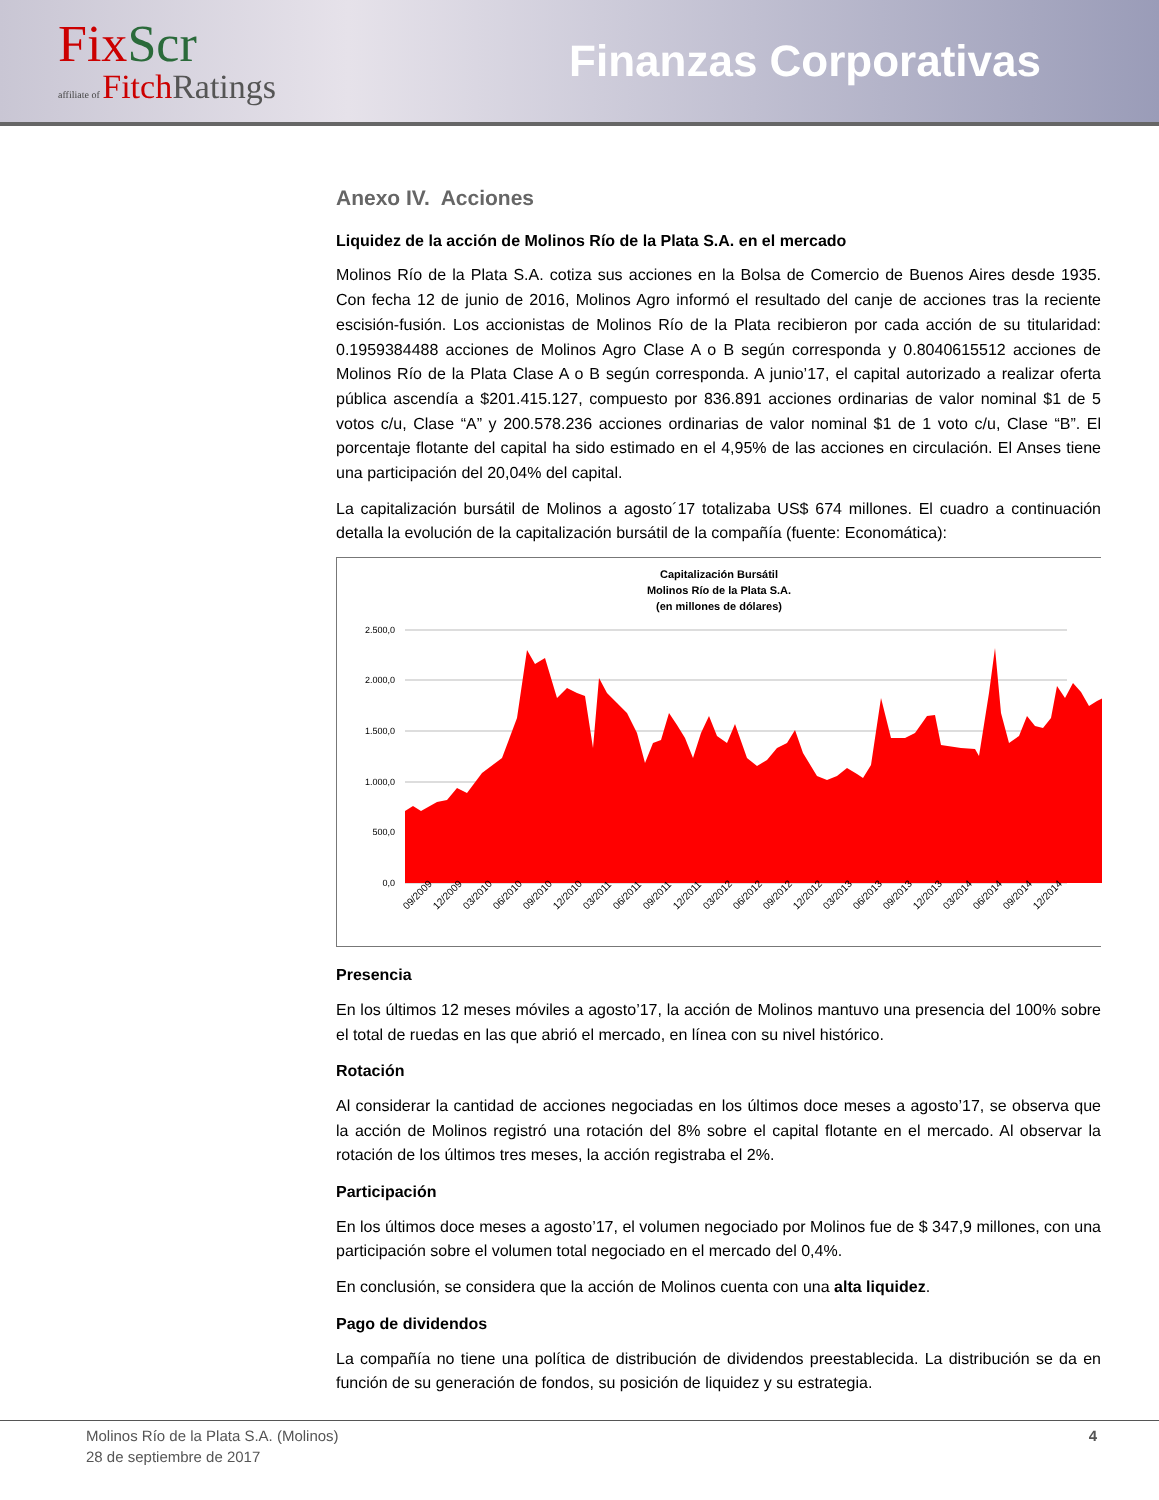FixScr
affiliate of FitchRatings
Finanzas Corporativas
Anexo IV. Acciones
Liquidez de la acción de Molinos Río de la Plata S.A. en el mercado
Molinos Río de la Plata S.A. cotiza sus acciones en la Bolsa de Comercio de Buenos Aires desde 1935. Con fecha 12 de junio de 2016, Molinos Agro informó el resultado del canje de acciones tras la reciente escisión-fusión. Los accionistas de Molinos Río de la Plata recibieron por cada acción de su titularidad: 0.1959384488 acciones de Molinos Agro Clase A o B según corresponda y 0.8040615512 acciones de Molinos Río de la Plata Clase A o B según corresponda. A junio’17, el capital autorizado a realizar oferta pública ascendía a $201.415.127, compuesto por 836.891 acciones ordinarias de valor nominal $1 de 5 votos c/u, Clase “A” y 200.578.236 acciones ordinarias de valor nominal $1 de 1 voto c/u, Clase “B”. El porcentaje flotante del capital ha sido estimado en el 4,95% de las acciones en circulación. El Anses tiene una participación del 20,04% del capital.
La capitalización bursátil de Molinos a agosto´17 totalizaba US$ 674 millones. El cuadro a continuación detalla la evolución de la capitalización bursátil de la compañía (fuente: Economática):
Capitalización Bursátil
Molinos Río de la Plata S.A.
(en millones de dólares)
2.500,0
2.000,0
1.500,0
1.000,0
500,0
0,0
09/2009
12/2009
03/2010
06/2010
09/2010
12/2010
03/2011
06/2011
09/2011
12/2011
03/2012
06/2012
09/2012
12/2012
03/2013
06/2013
09/2013
12/2013
03/2014
06/2014
09/2014
12/2014
Presencia
En los últimos 12 meses móviles a agosto’17, la acción de Molinos mantuvo una presencia del 100% sobre el total de ruedas en las que abrió el mercado, en línea con su nivel histórico.
Rotación
Al considerar la cantidad de acciones negociadas en los últimos doce meses a agosto’17, se observa que la acción de Molinos registró una rotación del 8% sobre el capital flotante en el mercado. Al observar la rotación de los últimos tres meses, la acción registraba el 2%.
Participación
En los últimos doce meses a agosto’17, el volumen negociado por Molinos fue de $ 347,9 millones, con una participación sobre el volumen total negociado en el mercado del 0,4%.
En conclusión, se considera que la acción de Molinos cuenta con una alta liquidez.
Pago de dividendos
La compañía no tiene una política de distribución de dividendos preestablecida. La distribución se da en función de su generación de fondos, su posición de liquidez y su estrategia.
Molinos Río de la Plata S.A. (Molinos)
28 de septiembre de 2017
4